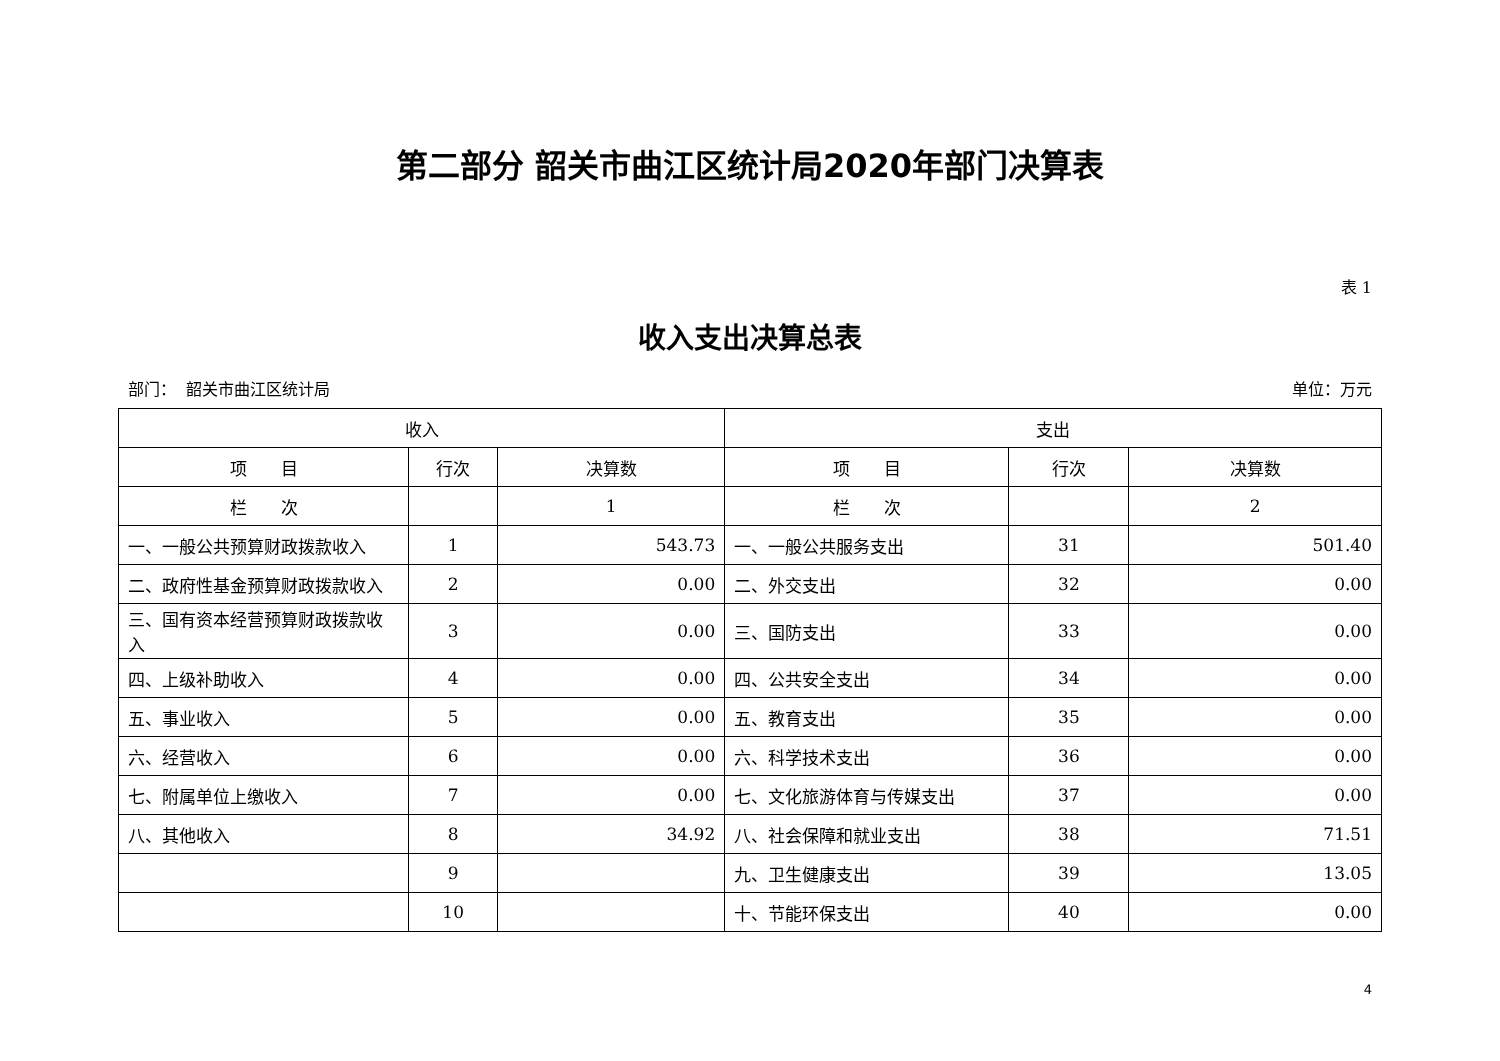第二部分 韶关市曲江区统计局2020年部门决算表
表 1
收入支出决算总表
部门： 韶关市曲江区统计局 单位：万元
| 收入 | | | 支出 | | |
| --- | --- | --- | --- | --- | --- |
| 项 目 | 行次 | 决算数 | 项 目 | 行次 | 决算数 |
| 栏 次 | | 1 | 栏 次 | | 2 |
| 一、一般公共预算财政拨款收入 | 1 | 543.73 | 一、一般公共服务支出 | 31 | 501.40 |
| 二、政府性基金预算财政拨款收入 | 2 | 0.00 | 二、外交支出 | 32 | 0.00 |
| 三、国有资本经营预算财政拨款收入 | 3 | 0.00 | 三、国防支出 | 33 | 0.00 |
| 四、上级补助收入 | 4 | 0.00 | 四、公共安全支出 | 34 | 0.00 |
| 五、事业收入 | 5 | 0.00 | 五、教育支出 | 35 | 0.00 |
| 六、经营收入 | 6 | 0.00 | 六、科学技术支出 | 36 | 0.00 |
| 七、附属单位上缴收入 | 7 | 0.00 | 七、文化旅游体育与传媒支出 | 37 | 0.00 |
| 八、其他收入 | 8 | 34.92 | 八、社会保障和就业支出 | 38 | 71.51 |
| | 9 | | 九、卫生健康支出 | 39 | 13.05 |
| | 10 | | 十、节能环保支出 | 40 | 0.00 |
4